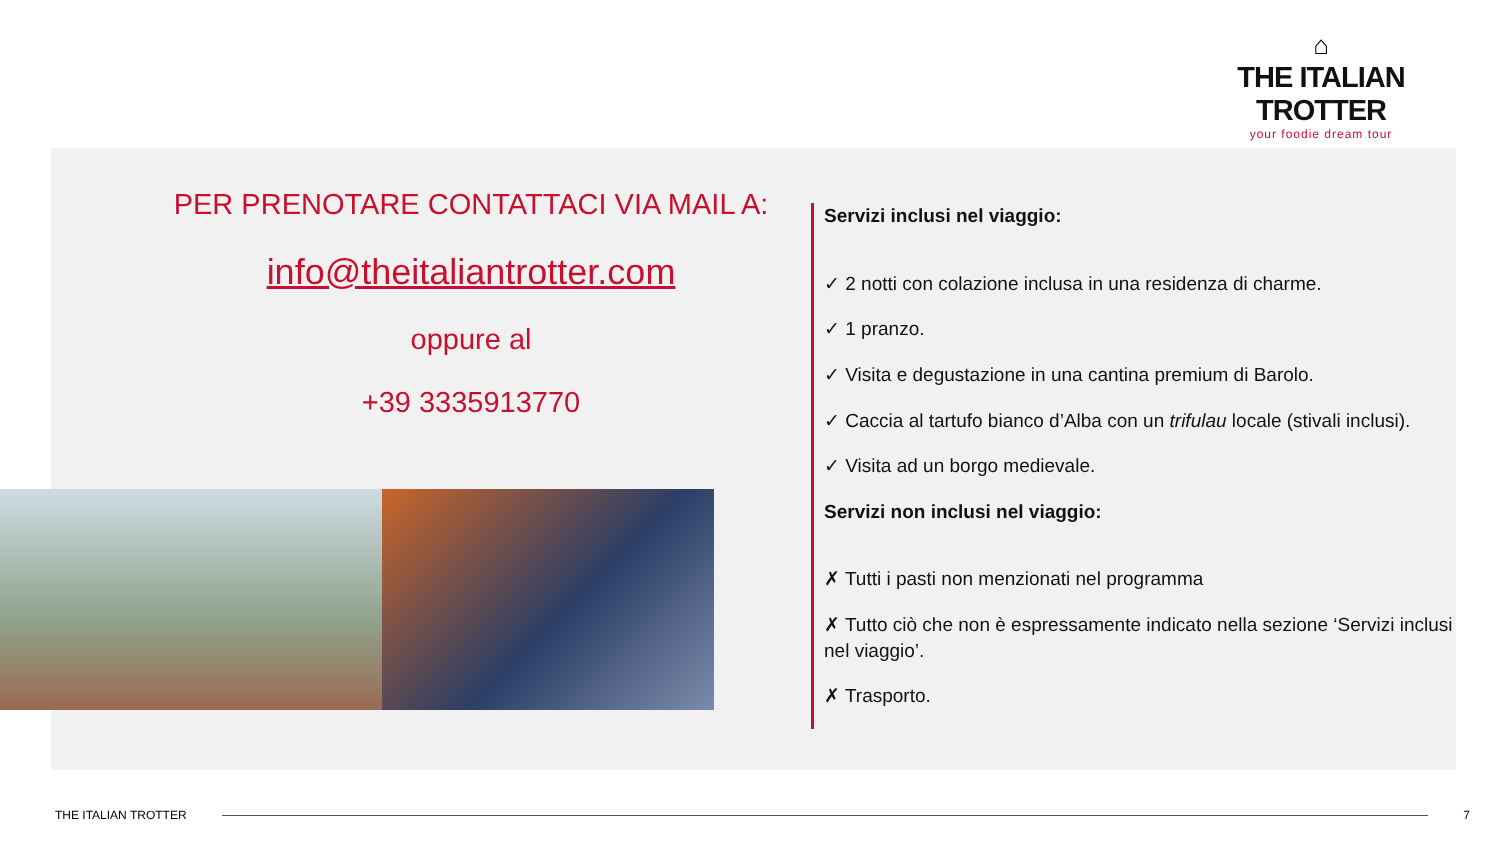⌂
THE ITALIAN TROTTER
your foodie dream tour
PER PRENOTARE CONTATTACI VIA MAIL A:
info@theitaliantrotter.com
oppure al
+39 3335913770
Servizi inclusi nel viaggio:
✓ 2 notti con colazione inclusa in una residenza di charme.
✓ 1 pranzo.
✓ Visita e degustazione in una cantina premium di Barolo.
✓ Caccia al tartufo bianco d’Alba con un trifulau locale (stivali inclusi).
✓ Visita ad un borgo medievale.
Servizi non inclusi nel viaggio:
✗ Tutti i pasti non menzionati nel programma
✗ Tutto ciò che non è espressamente indicato nella sezione ‘Servizi inclusi nel viaggio’.
✗ Trasporto.
THE ITALIAN TROTTER 7